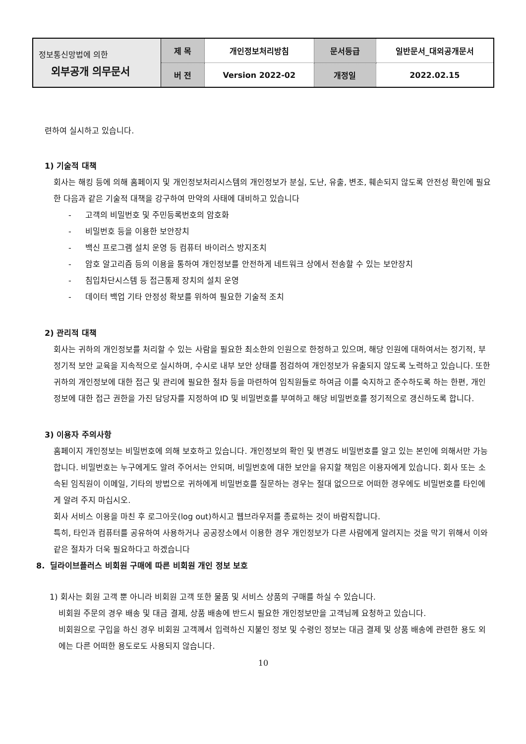| 정보통신망법에 의한 외부공개 의무문서 | 제 목 | 개인정보처리방침 | 문서등급 | 일반문서_대외공개문서 |
| | 버 전 | Version 2022-02 | 개정일 | 2022.02.15 |
련하여 실시하고 있습니다.
1) 기술적 대책
회사는 해킹 등에 의해 홈페이지 및 개인정보처리시스템의 개인정보가 분실, 도난, 유출, 변조, 훼손되지 않도록 안전성 확인에 필요한 다음과 같은 기술적 대책을 강구하여 만약의 사태에 대비하고 있습니다
- 고객의 비밀번호 및 주민등록번호의 암호화
- 비밀번호 등을 이용한 보안장치
- 백신 프로그램 설치 운영 등 컴퓨터 바이러스 방지조치
- 암호 알고리즘 등의 이용을 통하여 개인정보를 안전하게 네트워크 상에서 전송할 수 있는 보안장치
- 침입차단시스템 등 접근통제 장치의 설치 운영
- 데이터 백업 기타 안정성 확보를 위하여 필요한 기술적 조치
2) 관리적 대책
회사는 귀하의 개인정보를 처리할 수 있는 사람을 필요한 최소한의 인원으로 한정하고 있으며, 해당 인원에 대하여서는 정기적, 부정기적 보안 교육을 지속적으로 실시하며, 수시로 내부 보안 상태를 점검하여 개인정보가 유출되지 않도록 노력하고 있습니다. 또한 귀하의 개인정보에 대한 접근 및 관리에 필요한 절차 등을 마련하여 임직원들로 하여금 이를 숙지하고 준수하도록 하는 한편, 개인정보에 대한 접근 권한을 가진 담당자를 지정하여 ID 및 비밀번호를 부여하고 해당 비밀번호를 정기적으로 갱신하도록 합니다.
3) 이용자 주의사항
홈페이지 개인정보는 비밀번호에 의해 보호하고 있습니다. 개인정보의 확인 및 변경도 비밀번호를 알고 있는 본인에 의해서만 가능합니다. 비밀번호는 누구에게도 알려 주어서는 안되며, 비밀번호에 대한 보안을 유지할 책임은 이용자에게 있습니다. 회사 또는 소속된 임직원이 이메일, 기타의 방법으로 귀하에게 비밀번호를 질문하는 경우는 절대 없으므로 어떠한 경우에도 비밀번호를 타인에게 알려 주지 마십시오.
회사 서비스 이용을 마친 후 로그아웃(log out)하시고 웹브라우저를 종료하는 것이 바람직합니다.
특히, 타인과 컴퓨터를 공유하여 사용하거나 공공장소에서 이용한 경우 개인정보가 다른 사람에게 알려지는 것을 막기 위해서 이와 같은 절차가 더욱 필요하다고 하겠습니다
8. 딜라이브플러스 비회원 구매에 따른 비회원 개인 정보 보호
1) 회사는 회원 고객 뿐 아니라 비회원 고객 또한 물품 및 서비스 상품의 구매를 하실 수 있습니다.
비회원 주문의 경우 배송 및 대금 결제, 상품 배송에 반드시 필요한 개인정보만을 고객님께 요청하고 있습니다.
비회원으로 구입을 하신 경우 비회원 고객께서 입력하신 지불인 정보 및 수령인 정보는 대금 결제 및 상품 배송에 관련한 용도 외에는 다른 어떠한 용도로도 사용되지 않습니다.
10